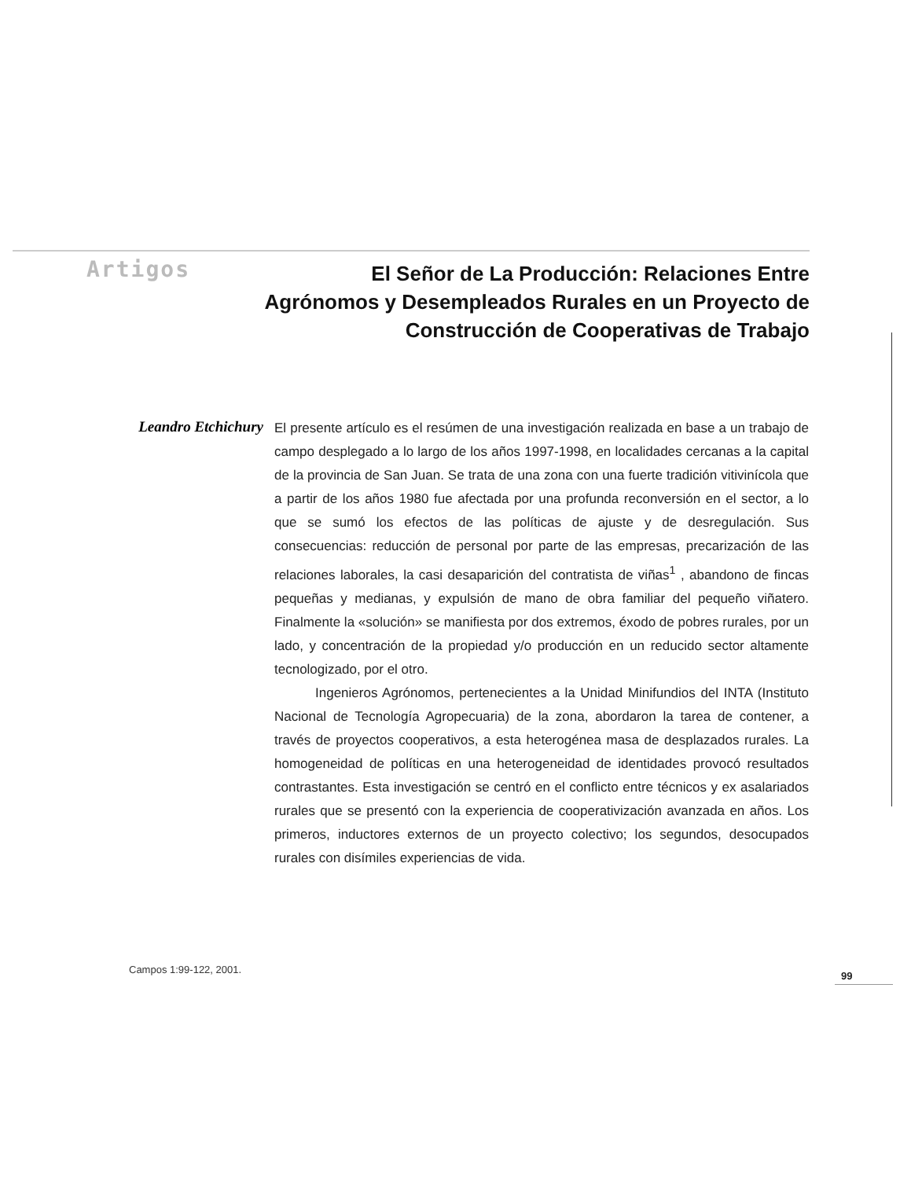Artigos
El Señor de La Producción: Relaciones Entre Agrónomos y Desempleados Rurales en un Proyecto de Construcción de Cooperativas de Trabajo
Leandro Etchichury
El presente artículo es el resúmen de una investigación realizada en base a un trabajo de campo desplegado a lo largo de los años 1997-1998, en localidades cercanas a la capital de la provincia de San Juan. Se trata de una zona con una fuerte tradición vitivinícola que a partir de los años 1980 fue afectada por una profunda reconversión en el sector, a lo que se sumó los efectos de las políticas de ajuste y de desregulación. Sus consecuencias: reducción de personal por parte de las empresas, precarización de las relaciones laborales, la casi desaparición del contratista de viñas<sup>1</sup> , abandono de fincas pequeñas y medianas, y expulsión de mano de obra familiar del pequeño viñatero. Finalmente la «solución» se manifiesta por dos extremos, éxodo de pobres rurales, por un lado, y concentración de la propiedad y/o producción en un reducido sector altamente tecnologizado, por el otro.
Ingenieros Agrónomos, pertenecientes a la Unidad Minifundios del INTA (Instituto Nacional de Tecnología Agropecuaria) de la zona, abordaron la tarea de contener, a través de proyectos cooperativos, a esta heterogénea masa de desplazados rurales. La homogeneidad de políticas en una heterogeneidad de identidades provocó resultados contrastantes. Esta investigación se centró en el conflicto entre técnicos y ex asalariados rurales que se presentó con la experiencia de cooperativización avanzada en años. Los primeros, inductores externos de un proyecto colectivo; los segundos, desocupados rurales con disímiles experiencias de vida.
Campos 1:99-122, 2001.
99